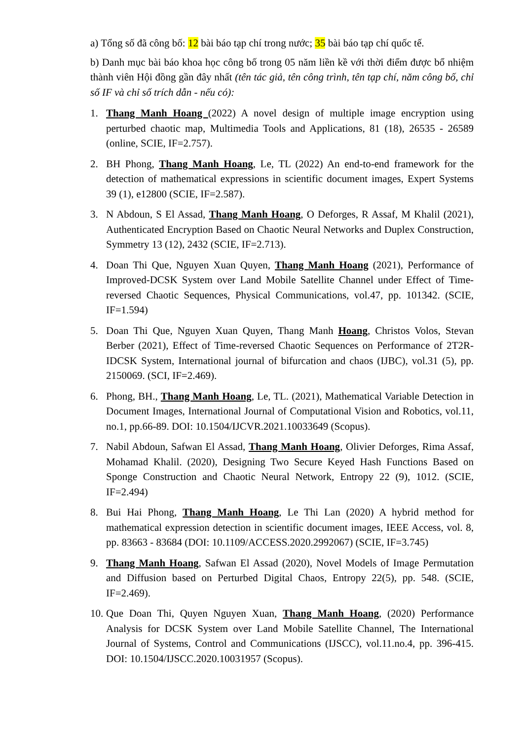a) Tổng số đã công bố: 12 bài báo tạp chí trong nước; 35 bài báo tạp chí quốc tế.
b) Danh mục bài báo khoa học công bố trong 05 năm liền kề với thời điểm được bổ nhiệm thành viên Hội đồng gần đây nhất (tên tác giả, tên công trình, tên tạp chí, năm công bố, chỉ số IF và chỉ số trích dẫn - nếu có):
1. Thang Manh Hoang (2022) A novel design of multiple image encryption using perturbed chaotic map, Multimedia Tools and Applications, 81 (18), 26535 - 26589 (online, SCIE, IF=2.757).
2. BH Phong, Thang Manh Hoang, Le, TL (2022) An end-to-end framework for the detection of mathematical expressions in scientific document images, Expert Systems 39 (1), e12800 (SCIE, IF=2.587).
3. N Abdoun, S El Assad, Thang Manh Hoang, O Deforges, R Assaf, M Khalil (2021), Authenticated Encryption Based on Chaotic Neural Networks and Duplex Construction, Symmetry 13 (12), 2432 (SCIE, IF=2.713).
4. Doan Thi Que, Nguyen Xuan Quyen, Thang Manh Hoang (2021), Performance of Improved-DCSK System over Land Mobile Satellite Channel under Effect of Time-reversed Chaotic Sequences, Physical Communications, vol.47, pp. 101342. (SCIE, IF=1.594)
5. Doan Thi Que, Nguyen Xuan Quyen, Thang Manh Hoang, Christos Volos, Stevan Berber (2021), Effect of Time-reversed Chaotic Sequences on Performance of 2T2R-IDCSK System, International journal of bifurcation and chaos (IJBC), vol.31 (5), pp. 2150069. (SCI, IF=2.469).
6. Phong, BH., Thang Manh Hoang, Le, TL. (2021), Mathematical Variable Detection in Document Images, International Journal of Computational Vision and Robotics, vol.11, no.1, pp.66-89. DOI: 10.1504/IJCVR.2021.10033649 (Scopus).
7. Nabil Abdoun, Safwan El Assad, Thang Manh Hoang, Olivier Deforges, Rima Assaf, Mohamad Khalil. (2020), Designing Two Secure Keyed Hash Functions Based on Sponge Construction and Chaotic Neural Network, Entropy 22 (9), 1012. (SCIE, IF=2.494)
8. Bui Hai Phong, Thang Manh Hoang, Le Thi Lan (2020) A hybrid method for mathematical expression detection in scientific document images, IEEE Access, vol. 8, pp. 83663 - 83684 (DOI: 10.1109/ACCESS.2020.2992067) (SCIE, IF=3.745)
9. Thang Manh Hoang, Safwan El Assad (2020), Novel Models of Image Permutation and Diffusion based on Perturbed Digital Chaos, Entropy 22(5), pp. 548. (SCIE, IF=2.469).
10. Que Doan Thi, Quyen Nguyen Xuan, Thang Manh Hoang, (2020) Performance Analysis for DCSK System over Land Mobile Satellite Channel, The International Journal of Systems, Control and Communications (IJSCC), vol.11.no.4, pp. 396-415. DOI: 10.1504/IJSCC.2020.10031957 (Scopus).